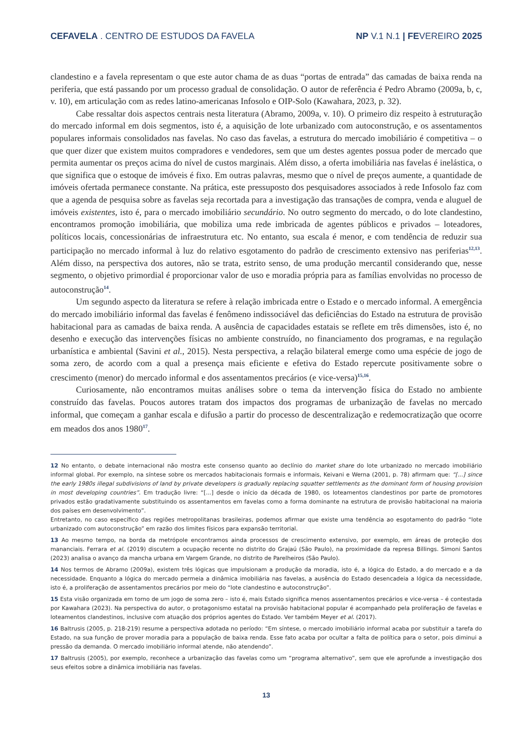CEFAVELA . CENTRO DE ESTUDOS DA FAVELA NP V.1 N.1 | FEVEREIRO 2025
clandestino e a favela representam o que este autor chama de as duas “portas de entrada” das camadas de baixa renda na periferia, que está passando por um processo gradual de consolidação. O autor de referência é Pedro Abramo (2009a, b, c, v. 10), em articulação com as redes latino-americanas Infosolo e OIP-Solo (Kawahara, 2023, p. 32).
Cabe ressaltar dois aspectos centrais nesta literatura (Abramo, 2009a, v. 10). O primeiro diz respeito à estruturação do mercado informal em dois segmentos, isto é, a aquisição de lote urbanizado com autoconstrução, e os assentamentos populares informais consolidados nas favelas. No caso das favelas, a estrutura do mercado imobiliário é competitiva – o que quer dizer que existem muitos compradores e vendedores, sem que um destes agentes possua poder de mercado que permita aumentar os preços acima do nível de custos marginais. Além disso, a oferta imobiliária nas favelas é inelástica, o que significa que o estoque de imóveis é fixo. Em outras palavras, mesmo que o nível de preços aumente, a quantidade de imóveis ofertada permanece constante. Na prática, este pressuposto dos pesquisadores associados à rede Infosolo faz com que a agenda de pesquisa sobre as favelas seja recortada para a investigação das transações de compra, venda e aluguel de imóveis existentes, isto é, para o mercado imobiliário secundário. No outro segmento do mercado, o do lote clandestino, encontramos promoção imobiliária, que mobiliza uma rede imbricada de agentes públicos e privados – loteadores, políticos locais, concessionárias de infraestrutura etc. No entanto, sua escala é menor, e com tendência de reduzir sua participação no mercado informal à luz do relativo esgotamento do padrão de crescimento extensivo nas periferias<sup>12,13</sup>. Além disso, na perspectiva dos autores, não se trata, estrito senso, de uma produção mercantil considerando que, nesse segmento, o objetivo primordial é proporcionar valor de uso e moradia própria para as famílias envolvidas no processo de autoconstrução<sup>14</sup>.
Um segundo aspecto da literatura se refere à relação imbricada entre o Estado e o mercado informal. A emergência do mercado imobiliário informal das favelas é fenômeno indissociável das deficiências do Estado na estrutura de provisão habitacional para as camadas de baixa renda. A ausência de capacidades estatais se reflete em três dimensões, isto é, no desenho e execução das intervenções físicas no ambiente construído, no financiamento dos programas, e na regulação urbanística e ambiental (Savini et al., 2015). Nesta perspectiva, a relação bilateral emerge como uma espécie de jogo de soma zero, de acordo com a qual a presença mais eficiente e efetiva do Estado repercute positivamente sobre o crescimento (menor) do mercado informal e dos assentamentos precários (e vice-versa)<sup>15,16</sup>.
Curiosamente, não encontramos muitas análises sobre o tema da intervenção física do Estado no ambiente construído das favelas. Poucos autores tratam dos impactos dos programas de urbanização de favelas no mercado informal, que começam a ganhar escala e difusão a partir do processo de descentralização e redemocratização que ocorre em meados dos anos 1980<sup>17</sup>.
12 No entanto, o debate internacional não mostra este consenso quanto ao declínio do market share do lote urbanizado no mercado imobiliário informal global. Por exemplo, na síntese sobre os mercados habitacionais formais e informais, Keivani e Werna (2001, p. 78) afirmam que: “[...] since the early 1980s illegal subdivisions of land by private developers is gradually replacing squatter settlements as the dominant form of housing provision in most developing countries”. Em tradução livre: “[...] desde o início da década de 1980, os loteamentos clandestinos por parte de promotores privados estão gradativamente substituindo os assentamentos em favelas como a forma dominante na estrutura de provisão habitacional na maioria dos países em desenvolvimento”.
Entretanto, no caso específico das regiões metropolitanas brasileiras, podemos afirmar que existe uma tendência ao esgotamento do padrão “lote urbanizado com autoconstrução” em razão dos limites físicos para expansão territorial.
13 Ao mesmo tempo, na borda da metrópole encontramos ainda processos de crescimento extensivo, por exemplo, em áreas de proteção dos mananciais. Ferrara et al. (2019) discutem a ocupação recente no distrito do Grajaú (São Paulo), na proximidade da represa Billings. Simoni Santos (2023) analisa o avanço da mancha urbana em Vargem Grande, no distrito de Parelheiros (São Paulo).
14 Nos termos de Abramo (2009a), existem três lógicas que impulsionam a produção da moradia, isto é, a lógica do Estado, a do mercado e a da necessidade. Enquanto a lógica do mercado permeia a dinâmica imobiliária nas favelas, a ausência do Estado desencadeia a lógica da necessidade, isto é, a proliferação de assentamentos precários por meio do “lote clandestino e autoconstrução”.
15 Esta visão organizada em torno de um jogo de soma zero – isto é, mais Estado significa menos assentamentos precários e vice-versa – é contestada por Kawahara (2023). Na perspectiva do autor, o protagonismo estatal na provisão habitacional popular é acompanhado pela proliferação de favelas e loteamentos clandestinos, inclusive com atuação dos próprios agentes do Estado. Ver também Meyer et al. (2017).
16 Baltrusis (2005, p. 218-219) resume a perspectiva adotada no período: “Em síntese, o mercado imobiliário informal acaba por substituir a tarefa do Estado, na sua função de prover moradia para a população de baixa renda. Esse fato acaba por ocultar a falta de política para o setor, pois diminui a pressão da demanda. O mercado imobiliário informal atende, não atendendo”.
17 Baltrusis (2005), por exemplo, reconhece a urbanização das favelas como um “programa alternativo”, sem que ele aprofunde a investigação dos seus efeitos sobre a dinâmica imobiliária nas favelas.
13